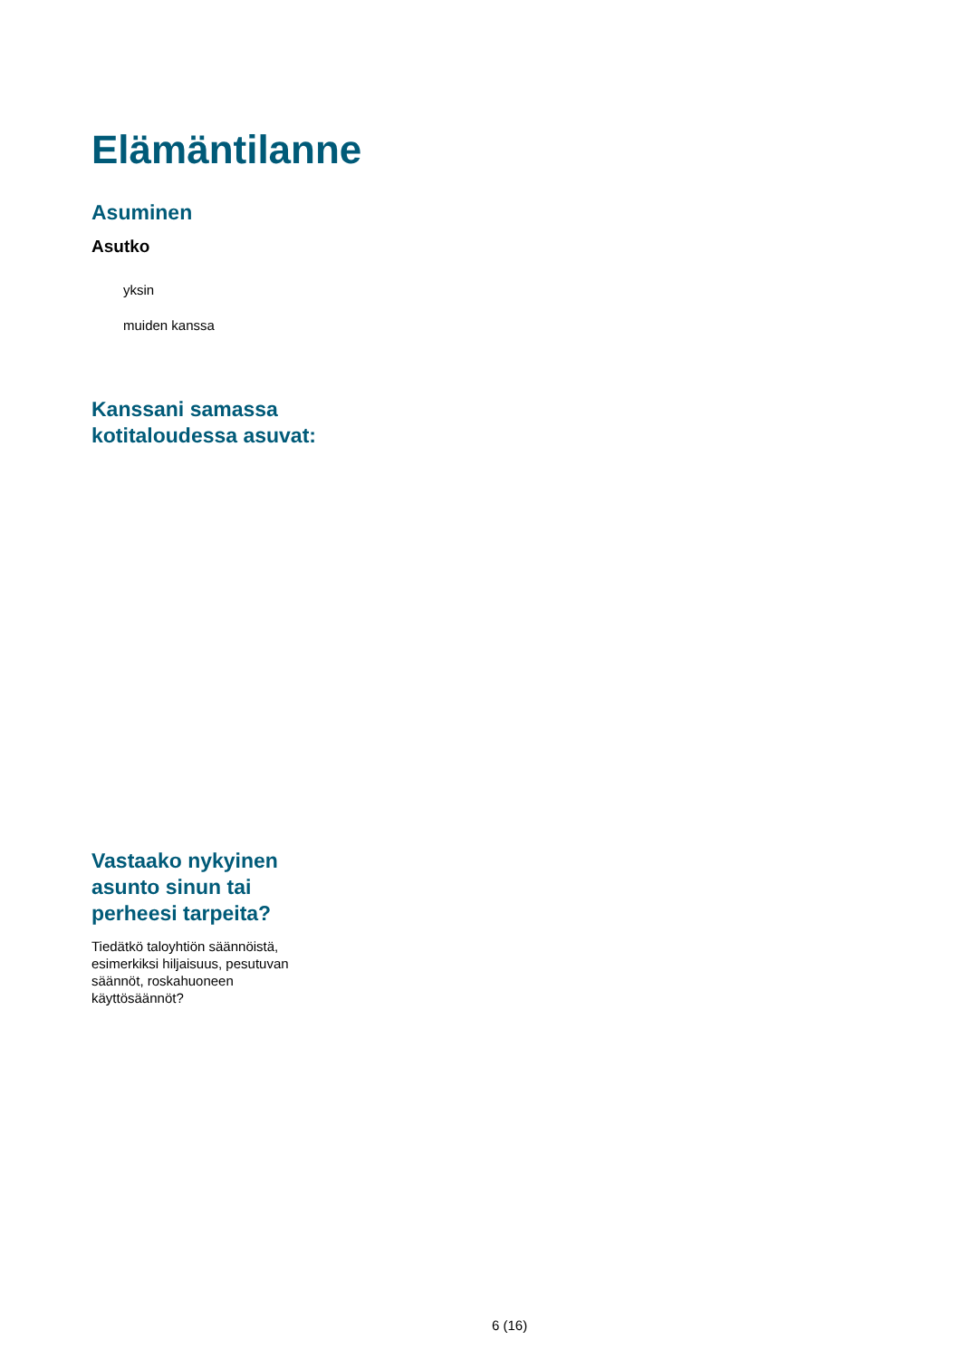Elämäntilanne
Asuminen
Asutko
yksin
muiden kanssa
Kanssani samassa
kotitaloudessa asuvat:
Vastaako nykyinen
asunto sinun tai
perheesi tarpeita?
Tiedätkö taloyhtiön säännöistä, esimerkiksi hiljaisuus, pesutuvan säännöt, roskahuoneen käyttösäännöt?
6 (16)